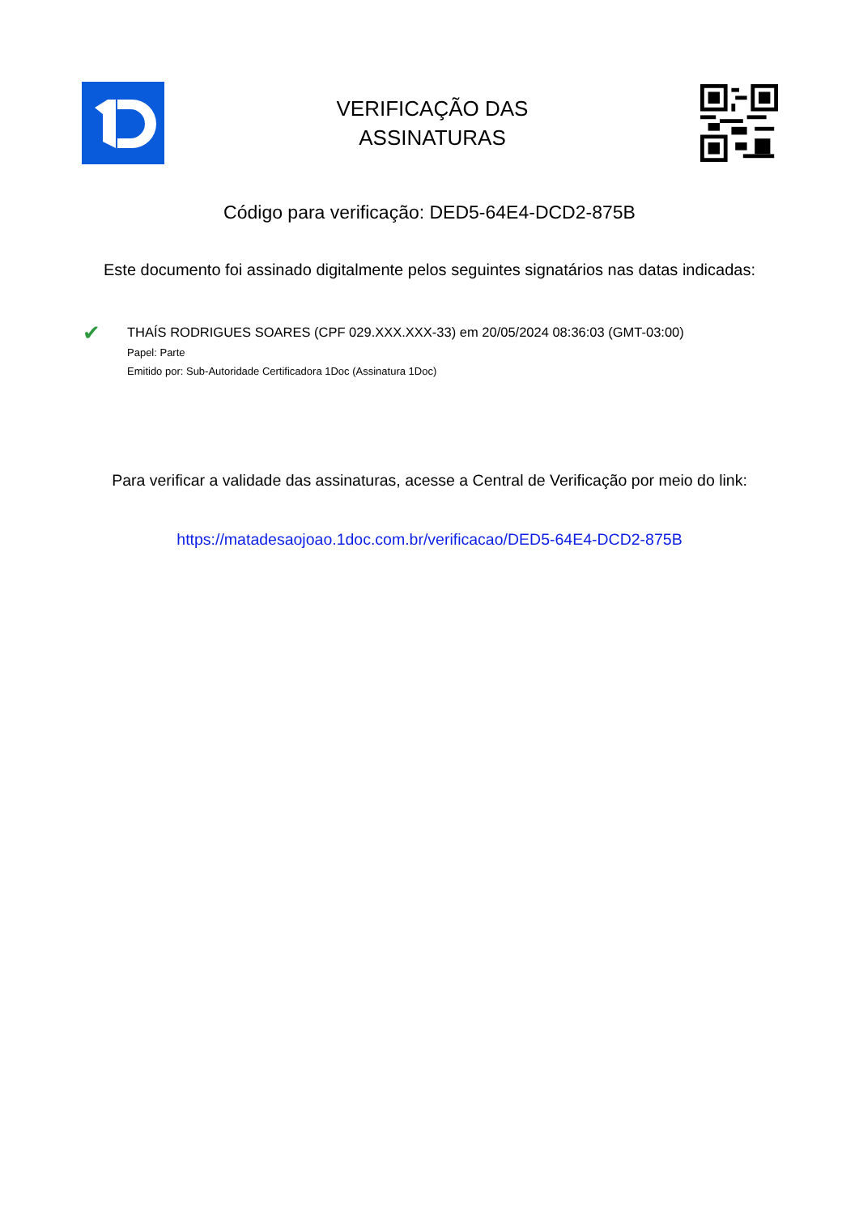VERIFICAÇÃO DAS
ASSINATURAS
Código para verificação: DED5-64E4-DCD2-875B
Este documento foi assinado digitalmente pelos seguintes signatários nas datas indicadas:
✔
THAÍS RODRIGUES SOARES (CPF 029.XXX.XXX-33) em 20/05/2024 08:36:03 (GMT-03:00)
Papel: Parte
Emitido por: Sub-Autoridade Certificadora 1Doc (Assinatura 1Doc)
Para verificar a validade das assinaturas, acesse a Central de Verificação por meio do link:
https://matadesaojoao.1doc.com.br/verificacao/DED5-64E4-DCD2-875B